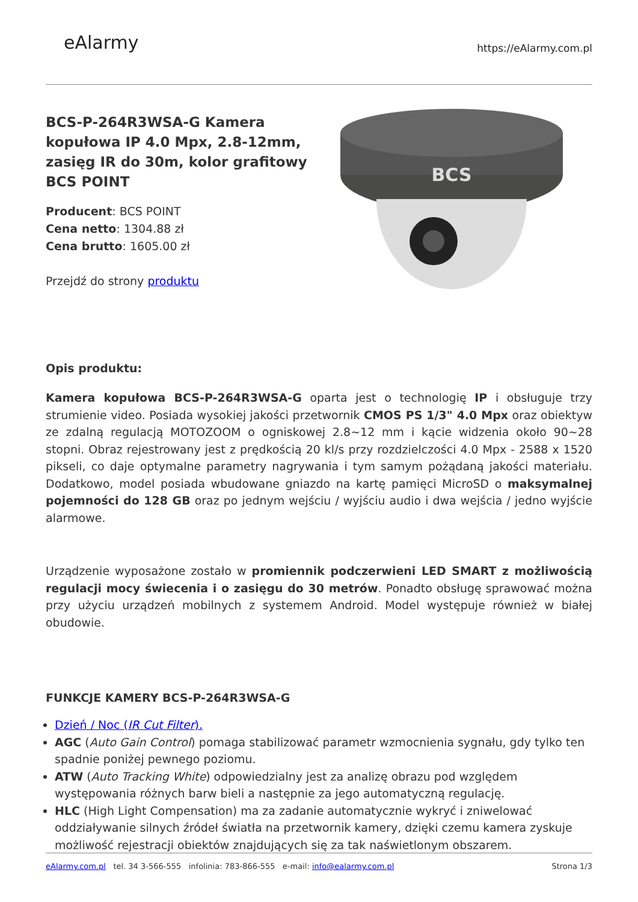eAlarmy
https://eAlarmy.com.pl
BCS-P-264R3WSA-G Kamera kopułowa IP 4.0 Mpx, 2.8-12mm, zasięg IR do 30m, kolor grafitowy BCS POINT
Producent: BCS POINT
Cena netto: 1304.88 zł
Cena brutto: 1605.00 zł
Przejdź do strony produktu
BCS
Opis produktu:
Kamera kopułowa BCS-P-264R3WSA-G oparta jest o technologię IP i obsługuje trzy strumienie video. Posiada wysokiej jakości przetwornik CMOS PS 1/3" 4.0 Mpx oraz obiektyw ze zdalną regulacją MOTOZOOM o ogniskowej 2.8~12 mm i kącie widzenia około 90~28 stopni. Obraz rejestrowany jest z prędkością 20 kl/s przy rozdzielczości 4.0 Mpx - 2588 x 1520 pikseli, co daje optymalne parametry nagrywania i tym samym pożądaną jakości materiału. Dodatkowo, model posiada wbudowane gniazdo na kartę pamięci MicroSD o maksymalnej pojemności do 128 GB oraz po jednym wejściu / wyjściu audio i dwa wejścia / jedno wyjście alarmowe.
Urządzenie wyposażone zostało w promiennik podczerwieni LED SMART z możliwością regulacji mocy świecenia i o zasięgu do 30 metrów. Ponadto obsługę sprawować można przy użyciu urządzeń mobilnych z systemem Android. Model występuje również w białej obudowie.
FUNKCJE KAMERY BCS-P-264R3WSA-G
Dzień / Noc (IR Cut Filter).
AGC (Auto Gain Control) pomaga stabilizować parametr wzmocnienia sygnału, gdy tylko ten spadnie poniżej pewnego poziomu.
ATW (Auto Tracking White) odpowiedzialny jest za analizę obrazu pod względem występowania różnych barw bieli a następnie za jego automatyczną regulację.
HLC (High Light Compensation) ma za zadanie automatycznie wykryć i zniwelować oddziaływanie silnych źródeł światła na przetwornik kamery, dzięki czemu kamera zyskuje możliwość rejestracji obiektów znajdujących się za tak naświetlonym obszarem.
eAlarmy.com.pl tel. 34 3-566-555 infolinia: 783-866-555 e-mail: info@ealarmy.com.pl Strona 1/3